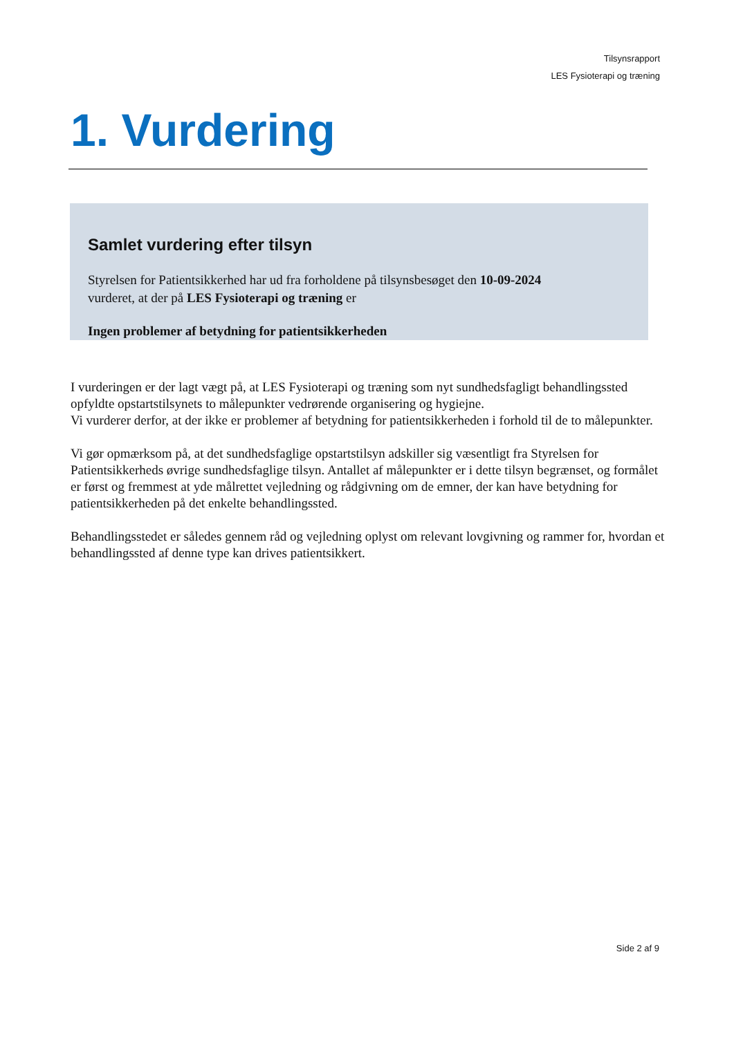Tilsynsrapport
LES Fysioterapi og træning
1. Vurdering
Samlet vurdering efter tilsyn
Styrelsen for Patientsikkerhed har ud fra forholdene på tilsynsbesøget den 10-09-2024
vurderet, at der på LES Fysioterapi og træning er
Ingen problemer af betydning for patientsikkerheden
I vurderingen er der lagt vægt på, at LES Fysioterapi og træning som nyt sundhedsfagligt behandlingssted opfyldte opstartstilsynets to målepunkter vedrørende organisering og hygiejne.
Vi vurderer derfor, at der ikke er problemer af betydning for patientsikkerheden i forhold til de to målepunkter.
Vi gør opmærksom på, at det sundhedsfaglige opstartstilsyn adskiller sig væsentligt fra Styrelsen for Patientsikkerheds øvrige sundhedsfaglige tilsyn. Antallet af målepunkter er i dette tilsyn begrænset, og formålet er først og fremmest at yde målrettet vejledning og rådgivning om de emner, der kan have betydning for patientsikkerheden på det enkelte behandlingssted.
Behandlingsstedet er således gennem råd og vejledning oplyst om relevant lovgivning og rammer for, hvordan et behandlingssted af denne type kan drives patientsikkert.
Side 2 af 9